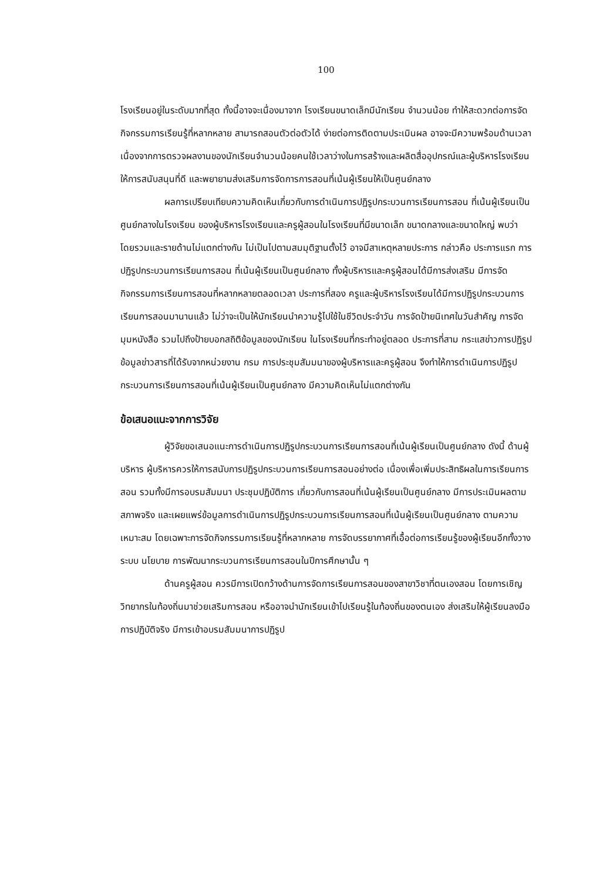100
โรงเรียนอยู่ในระดับมากที่สุด ทั้งนี้อาจจะเนื่องมาจาก โรงเรียนขนาดเล็กมีนักเรียน จำนวนน้อย ทำให้สะดวกต่อการจัดกิจกรรมการเรียนรู้ที่หลากหลาย สามารถสอนตัวต่อตัวได้ ง่ายต่อการติดตามประเมินผล อาจจะมีความพร้อมด้านเวลาเนื่องจากการตรวจผลงานของนักเรียนจำนวนน้อยคนใช้เวลาว่างในการสร้างและผลิตสื่ออุปกรณ์และผู้บริหารโรงเรียนให้การสนับสนุนที่ดี และพยายามส่งเสริมการจัดการการสอนที่เน้นผู้เรียนให้เป็นศูนย์กลาง
ผลการเปรียบเทียบความคิดเห็นเกี่ยวกับการดำเนินการปฏิรูปกระบวนการเรียนการสอน ที่เน้นผู้เรียนเป็นศูนย์กลางในโรงเรียน ของผู้บริหารโรงเรียนและครูผู้สอนในโรงเรียนที่มีขนาดเล็ก ขนาดกลางและขนาดใหญ่ พบว่า โดยรวมและรายด้านไม่แตกต่างกัน ไม่เป็นไปตามสมมุติฐานตั้งไว้ อาจมีสาเหตุหลายประการ กล่าวคือ ประการแรก การปฏิรูปกระบวนการเรียนการสอน ที่เน้นผู้เรียนเป็นศูนย์กลาง ทั้งผู้บริหารและครูผู้สอนได้มีการส่งเสริม มีการจัดกิจกรรมการเรียนการสอนที่หลากหลายตลอดเวลา ประการที่สอง ครูและผู้บริหารโรงเรียนได้มีการปฏิรูปกระบวนการเรียนการสอนมานานแล้ว ไม่ว่าจะเป็นให้นักเรียนนำความรู้ไปใช้ในชีวิตประจำวัน การจัดป้ายนิเทศในวันสำคัญ การจัดมุมหนังสือ รวมไปถึงป้ายบอกสถิติข้อมูลของนักเรียน ในโรงเรียนที่กระทำอยู่ตลอด ประการที่สาม กระแสข่าวการปฏิรูป ข้อมูลข่าวสารที่ได้รับจากหน่วยงาน กรม การประชุมสัมมนาของผู้บริหารและครูผู้สอน จึงทำให้การดำเนินการปฏิรูปกระบวนการเรียนการสอนที่เน้นผู้เรียนเป็นศูนย์กลาง มีความคิดเห็นไม่แตกต่างกัน
ข้อเสนอแนะจากการวิจัย
ผู้วิจัยขอเสนอแนะการดำเนินการปฏิรูปกระบวนการเรียนการสอนที่เน้นผู้เรียนเป็นศูนย์กลาง ดังนี้ ด้านผู้บริหาร ผู้บริหารควรให้การสนับการปฏิรูปกระบวนการเรียนการสอนอย่างต่อ เนื่องเพื่อเพิ่มประสิทธิผลในการเรียนการสอน รวมทั้งมีการอบรมสัมมนา ประชุมปฏิบัติการ เกี่ยวกับการสอนที่เน้นผู้เรียนเป็นศูนย์กลาง มีการประเมินผลตามสภาพจริง และเผยแพร่ข้อมูลการดำเนินการปฏิรูปกระบวนการเรียนการสอนที่เน้นผู้เรียนเป็นศูนย์กลาง ตามความเหมาะสม โดยเฉพาะการจัดกิจกรรมการเรียนรู้ที่หลากหลาย การจัดบรรยากาศที่เอื้อต่อการเรียนรู้ของผู้เรียนอีกทั้งวางระบบ นโยบาย การพัฒนากระบวนการเรียนการสอนในปีการศึกษานั้น ๆ
ด้านครูผู้สอน ควรมีการเปิดกว้างด้านการจัดการเรียนการสอนของสาขาวิชาที่ตนเองสอน โดยการเชิญวิทยากรในท้องถิ่นมาช่วยเสริมการสอน หรืออาจนำนักเรียนเข้าไปเรียนรู้ในท้องถิ่นของตนเอง ส่งเสริมให้ผู้เรียนลงมือการปฏิบัติจริง มีการเข้าอบรมสัมมนาการปฏิรูป